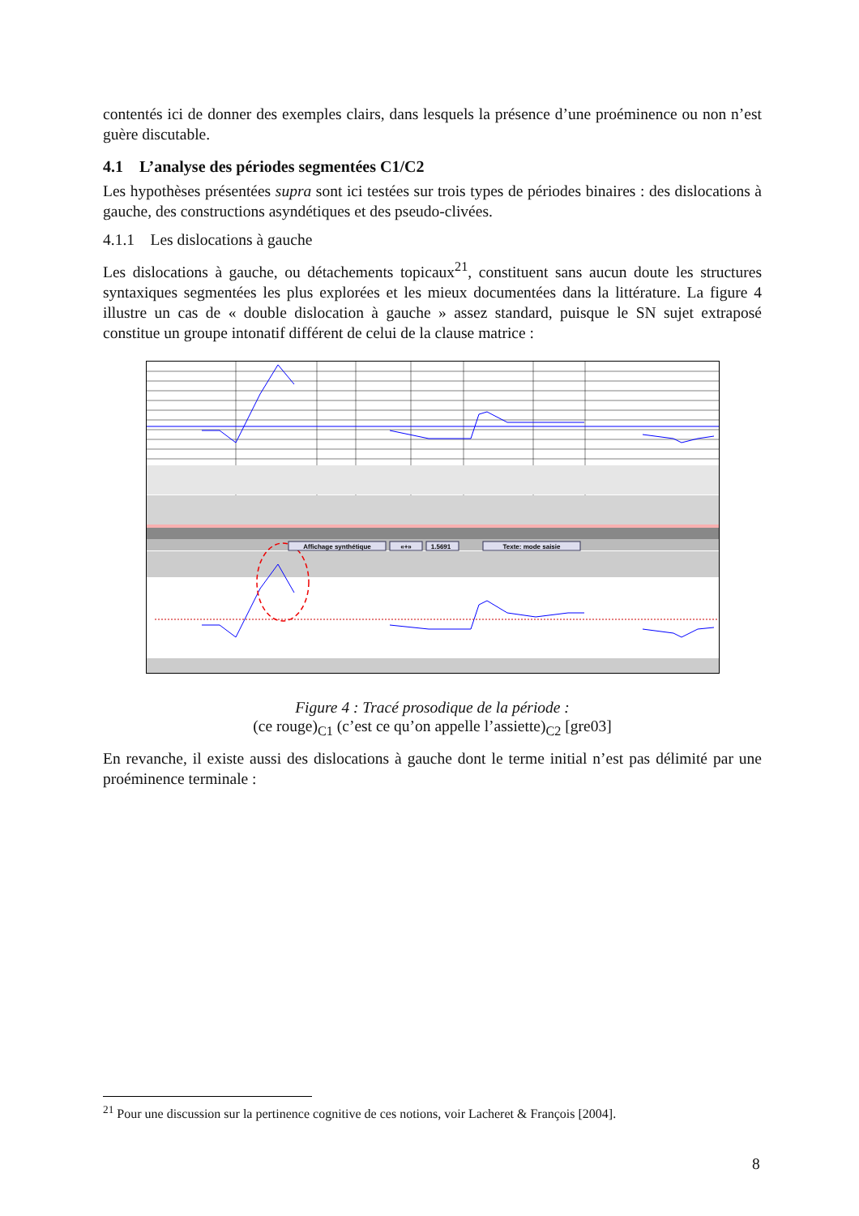contentés ici de donner des exemples clairs, dans lesquels la présence d’une proéminence ou non n’est guère discutable.
4.1 L’analyse des périodes segmentées C1/C2
Les hypothèses présentées supra sont ici testées sur trois types de périodes binaires : des dislocations à gauche, des constructions asyndétiques et des pseudo-clivées.
4.1.1 Les dislocations à gauche
Les dislocations à gauche, ou détachements topicaux<sup>21</sup>, constituent sans aucun doute les structures syntaxiques segmentées les plus explorées et les mieux documentées dans la littérature. La figure 4 illustre un cas de « double dislocation à gauche » assez standard, puisque le SN sujet extraposé constitue un groupe intonatif différent de celui de la clause matrice :
Affichage synthétique
«+»
1.5691
Texte: mode saisie
Figure 4 : Tracé prosodique de la période :
(ce rouge)<sub>C1</sub> (c’est ce qu’on appelle l’assiette)<sub>C2</sub> [gre03]
En revanche, il existe aussi des dislocations à gauche dont le terme initial n’est pas délimité par une proéminence terminale :
<sup>21</sup> Pour une discussion sur la pertinence cognitive de ces notions, voir Lacheret & François [2004].
8